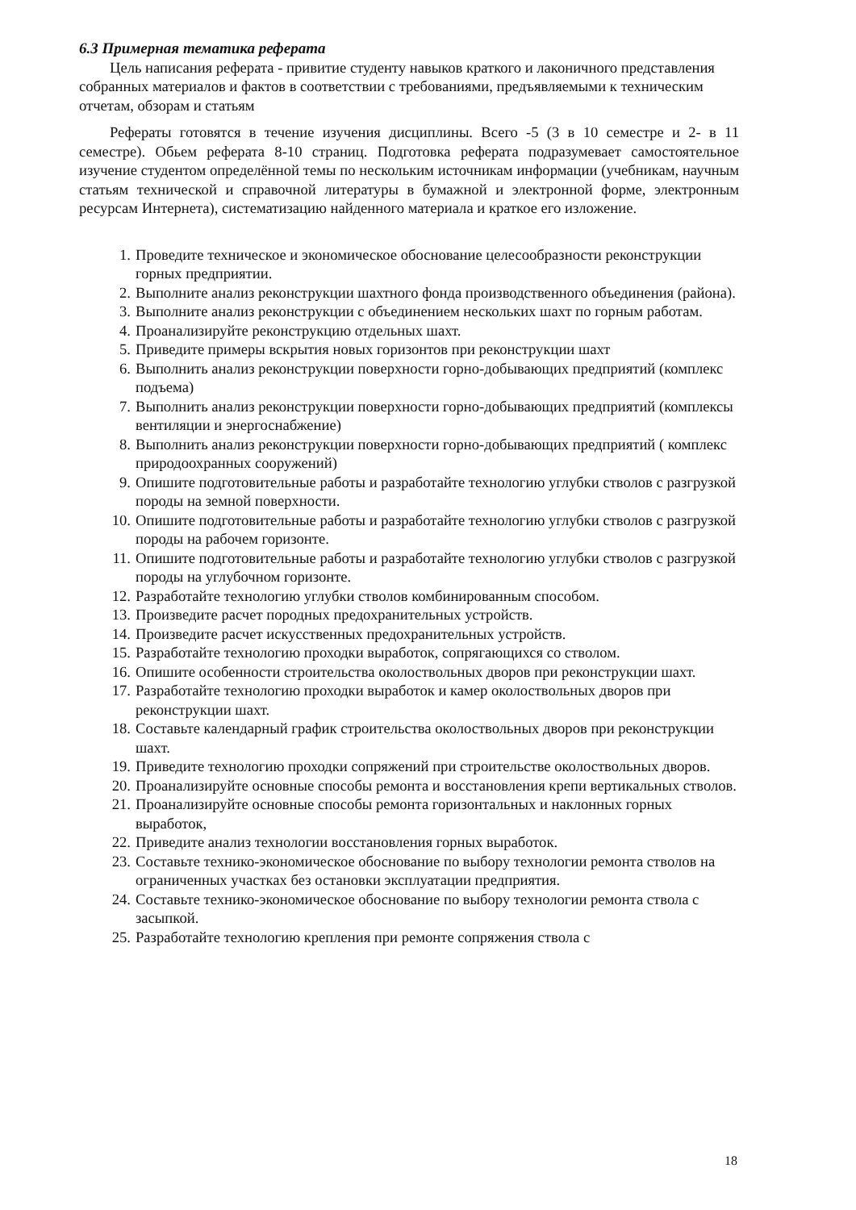6.3 Примерная тематика реферата
Цель написания реферата - привитие студенту навыков краткого и лаконичного представления собранных материалов и фактов в соответствии с требованиями, предъявляемыми к техническим отчетам, обзорам и статьям
Рефераты готовятся в течение изучения дисциплины. Всего -5 (3 в 10 семестре и 2- в 11 семестре). Обьем реферата 8-10 страниц. Подготовка реферата подразумевает самостоятельное изучение студентом определённой темы по нескольким источникам информации (учебникам, научным статьям технической и справочной литературы в бумажной и электронной форме, электронным ресурсам Интернета), систематизацию найденного материала и краткое его изложение.
1. Проведите техническое и экономическое обоснование целесообразности реконструкции горных предприятии.
2. Выполните анализ реконструкции шахтного фонда производственного объединения (района).
3. Выполните анализ реконструкции с объединением нескольких шахт по горным работам.
4. Проанализируйте реконструкцию отдельных шахт.
5. Приведите примеры вскрытия новых горизонтов при реконструкции шахт
6. Выполнить анализ реконструкции поверхности горно-добывающих предприятий (комплекс подъема)
7. Выполнить анализ реконструкции поверхности горно-добывающих предприятий (комплексы вентиляции и энергоснабжение)
8. Выполнить анализ реконструкции поверхности горно-добывающих предприятий ( комплекс природоохранных сооружений)
9. Опишите подготовительные работы и разработайте технологию углубки стволов с разгрузкой породы на земной поверхности.
10. Опишите подготовительные работы и разработайте технологию углубки стволов с разгрузкой породы на рабочем горизонте.
11. Опишите подготовительные работы и разработайте технологию углубки стволов с разгрузкой породы на углубочном горизонте.
12. Разработайте технологию углубки стволов комбинированным способом.
13. Произведите расчет породных предохранительных устройств.
14. Произведите расчет искусственных предохранительных устройств.
15. Разработайте технологию проходки выработок, сопрягающихся со стволом.
16. Опишите особенности строительства околоствольных дворов при реконструкции шахт.
17. Разработайте технологию проходки выработок и камер околоствольных дворов при реконструкции шахт.
18. Составьте календарный график строительства околоствольных дворов при реконструкции шахт.
19. Приведите технологию проходки сопряжений при строительстве околоствольных дворов.
20. Проанализируйте основные способы ремонта и восстановления крепи вертикальных стволов.
21. Проанализируйте основные способы ремонта горизонтальных и наклонных горных выработок,
22. Приведите анализ технологии восстановления горных выработок.
23. Составьте технико-экономическое обоснование по выбору технологии ремонта стволов на ограниченных участках без остановки эксплуатации предприятия.
24. Составьте технико-экономическое обоснование по выбору технологии ремонта ствола с засыпкой.
25. Разработайте технологию крепления при ремонте сопряжения ствола с
18